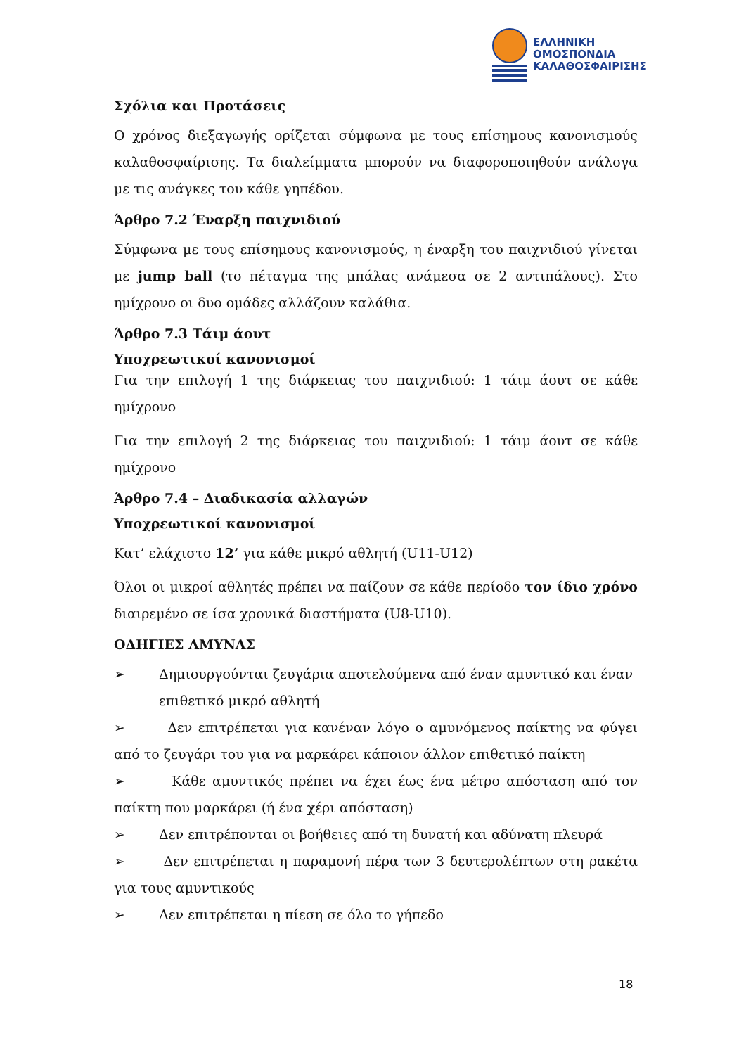ΕΛΛΗΝΙΚΗ
ΟΜΟΣΠΟΝΔΙΑ
ΚΑΛΑΘΟΣΦΑΙΡΙΣΗΣ
Σχόλια και Προτάσεις
Ο χρόνος διεξαγωγής ορίζεται σύμφωνα με τους επίσημους κανονισμούς καλαθοσφαίρισης. Τα διαλείμματα μπορούν να διαφοροποιηθούν ανάλογα με τις ανάγκες του κάθε γηπέδου.
Άρθρο 7.2 Έναρξη παιχνιδιού
Σύμφωνα με τους επίσημους κανονισμούς, η έναρξη του παιχνιδιού γίνεται με jump ball (το πέταγμα της μπάλας ανάμεσα σε 2 αντιπάλους). Στο ημίχρονο οι δυο ομάδες αλλάζουν καλάθια.
Άρθρο 7.3 Τάιμ άουτ
Υποχρεωτικοί κανονισμοί
Για την επιλογή 1 της διάρκειας του παιχνιδιού: 1 τάιμ άουτ σε κάθε ημίχρονο
Για την επιλογή 2 της διάρκειας του παιχνιδιού: 1 τάιμ άουτ σε κάθε ημίχρονο
Άρθρο 7.4 – Διαδικασία αλλαγών
Υποχρεωτικοί κανονισμοί
Κατ’ ελάχιστο 12’ για κάθε μικρό αθλητή (U11-U12)
Όλοι οι μικροί αθλητές πρέπει να παίζουν σε κάθε περίοδο τον ίδιο χρόνο διαιρεμένο σε ίσα χρονικά διαστήματα (U8-U10).
ΟΔΗΓΙΕΣ ΑΜΥΝΑΣ
➢ Δημιουργούνται ζευγάρια αποτελούμενα από έναν αμυντικό και έναν επιθετικό μικρό αθλητή
➢ Δεν επιτρέπεται για κανέναν λόγο ο αμυνόμενος παίκτης να φύγει από το ζευγάρι του για να μαρκάρει κάποιον άλλον επιθετικό παίκτη
➢ Κάθε αμυντικός πρέπει να έχει έως ένα μέτρο απόσταση από τον παίκτη που μαρκάρει (ή ένα χέρι απόσταση)
➢ Δεν επιτρέπονται οι βοήθειες από τη δυνατή και αδύνατη πλευρά
➢ Δεν επιτρέπεται η παραμονή πέρα των 3 δευτερολέπτων στη ρακέτα για τους αμυντικούς
➢ Δεν επιτρέπεται η πίεση σε όλο το γήπεδο
18